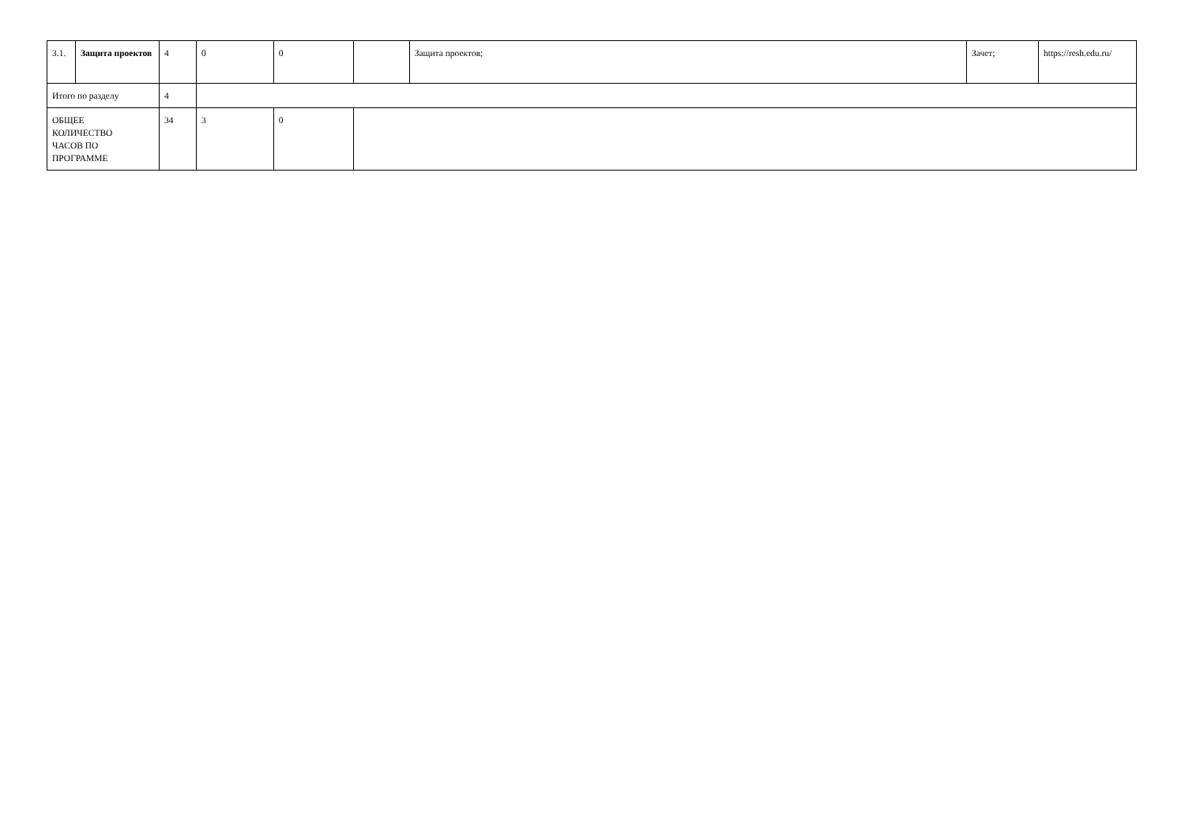| 3.1. | Защита проектов | 4 | 0 | 0 | | Защита проектов; | Зачет; | https://resh.edu.ru/ |
| Итого по разделу | | 4 | | | | | | |
| ОБЩЕЕ КОЛИЧЕСТВО ЧАСОВ ПО ПРОГРАММЕ | | 34 | 3 | 0 | | | | |